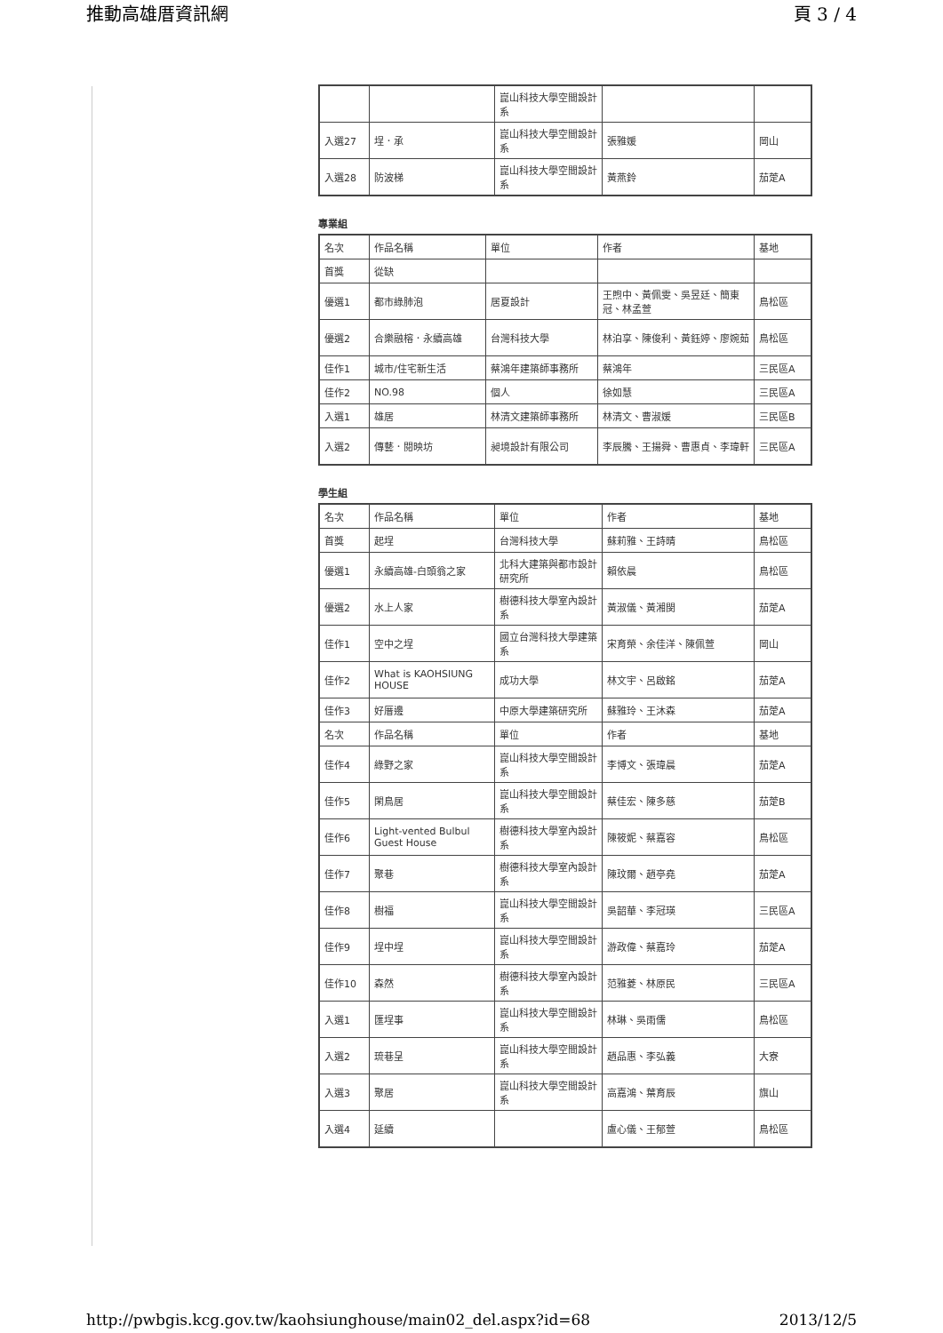推動高雄厝資訊網 頁 3 / 4
| | | 崑山科技大學空間設計系 | | |
| 入選27 | 埕．承 | 崑山科技大學空間設計系 | 張雅媛 | 岡山 |
| 入選28 | 防波梯 | 崑山科技大學空間設計系 | 黃燕鈴 | 茄萣A |
專業組
| 名次 | 作品名稱 | 單位 | 作者 | 基地 |
| 首獎 | 從缺 | | | |
| 優選1 | 都市綠肺泡 | 居夏設計 | 王煦中、黃佩雯、吳昱廷、簡東冠、林孟萱 | 鳥松區 |
| 優選2 | 合樂融榕．永續高雄 | 台灣科技大學 | 林泊享、陳俊利、黃鈺婷、廖婉茹 | 鳥松區 |
| 佳作1 | 城市/住宅新生活 | 蔡鴻年建築師事務所 | 蔡鴻年 | 三民區A |
| 佳作2 | NO.98 | 個人 | 徐如慧 | 三民區A |
| 入選1 | 雄居 | 林清文建築師事務所 | 林清文、曹淑媛 | 三民區B |
| 入選2 | 傳藝．閱映坊 | 昶境設計有限公司 | 李辰騰、王揚舜、曹惠貞、李瑋軒 | 三民區A |
學生組
| 名次 | 作品名稱 | 單位 | 作者 | 基地 |
| 首獎 | 起埕 | 台灣科技大學 | 蘇莉雅、王詩晴 | 鳥松區 |
| 優選1 | 永續高雄-白頭翁之家 | 北科大建築與都市設計研究所 | 賴依晨 | 鳥松區 |
| 優選2 | 水上人家 | 樹德科技大學室內設計系 | 黃淑儀、黃湘閔 | 茄萣A |
| 佳作1 | 空中之埕 | 國立台灣科技大學建築系 | 宋育榮、余佳洋、陳佩萱 | 岡山 |
| 佳作2 | What is KAOHSIUNG HOUSE | 成功大學 | 林文宇、呂啟銘 | 茄萣A |
| 佳作3 | 好厝邊 | 中原大學建築研究所 | 蘇雅玲、王沐森 | 茄萣A |
| 名次 | 作品名稱 | 單位 | 作者 | 基地 |
| 佳作4 | 綠野之家 | 崑山科技大學空間設計系 | 李博文、張瑋晨 | 茄萣A |
| 佳作5 | 閑鳥居 | 崑山科技大學空間設計系 | 蔡佳宏、陳多慈 | 茄萣B |
| 佳作6 | Light-vented Bulbul Guest House | 樹德科技大學室內設計系 | 陳筱妮、蔡嘉容 | 鳥松區 |
| 佳作7 | 聚巷 | 樹德科技大學室內設計系 | 陳玟爾、趙亭堯 | 茄萣A |
| 佳作8 | 樹福 | 崑山科技大學空間設計系 | 吳韶華、李冠瑛 | 三民區A |
| 佳作9 | 埕中埕 | 崑山科技大學空間設計系 | 游政偉、蔡嘉玲 | 茄萣A |
| 佳作10 | 森然 | 樹德科技大學室內設計系 | 范雅菱、林原民 | 三民區A |
| 入選1 | 匯埕事 | 崑山科技大學空間設計系 | 林琳、吳雨儒 | 鳥松區 |
| 入選2 | 琉巷呈 | 崑山科技大學空間設計系 | 趙品惠、李弘義 | 大寮 |
| 入選3 | 聚居 | 崑山科技大學空間設計系 | 高嘉鴻、葉育辰 | 旗山 |
| 入選4 | 延續 | | 盧心儀、王郁萱 | 鳥松區 |
http://pwbgis.kcg.gov.tw/kaohsiunghouse/main02_del.aspx?id=68 2013/12/5